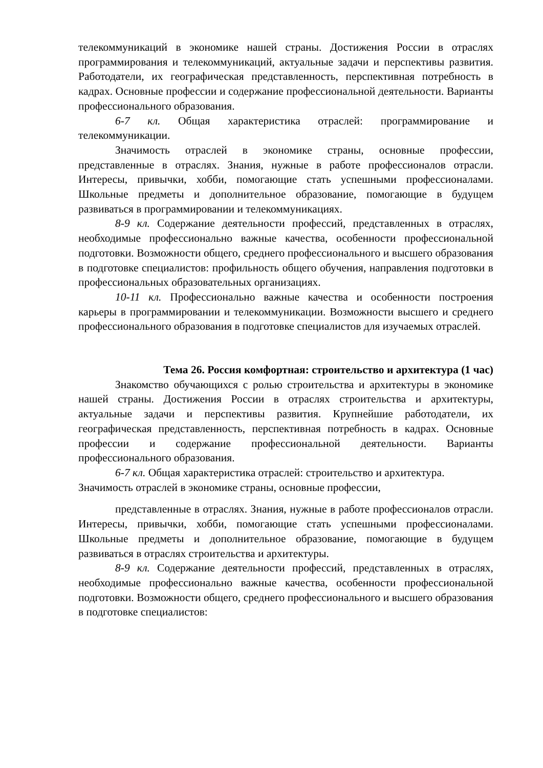телекоммуникаций в экономике нашей страны. Достижения России в отраслях программирования и телекоммуникаций, актуальные задачи и перспективы развития. Работодатели, их географическая представленность, перспективная потребность в кадрах. Основные профессии и содержание профессиональной деятельности. Варианты профессионального образования.
6-7 кл. Общая характеристика отраслей: программирование и телекоммуникации.
Значимость отраслей в экономике страны, основные профессии, представленные в отраслях. Знания, нужные в работе профессионалов отрасли. Интересы, привычки, хобби, помогающие стать успешными профессионалами. Школьные предметы и дополнительное образование, помогающие в будущем развиваться в программировании и телекоммуникациях.
8-9 кл. Содержание деятельности профессий, представленных в отраслях, необходимые профессионально важные качества, особенности профессиональной подготовки. Возможности общего, среднего профессионального и высшего образования в подготовке специалистов: профильность общего обучения, направления подготовки в профессиональных образовательных организациях.
10-11 кл. Профессионально важные качества и особенности построения карьеры в программировании и телекоммуникации. Возможности высшего и среднего профессионального образования в подготовке специалистов для изучаемых отраслей.
Тема 26. Россия комфортная: строительство и архитектура (1 час)
Знакомство обучающихся с ролью строительства и архитектуры в экономике нашей страны. Достижения России в отраслях строительства и архитектуры, актуальные задачи и перспективы развития. Крупнейшие работодатели, их географическая представленность, перспективная потребность в кадрах. Основные профессии и содержание профессиональной деятельности. Варианты профессионального образования.
6-7 кл. Общая характеристика отраслей: строительство и архитектура.
Значимость отраслей в экономике страны, основные профессии,
представленные в отраслях. Знания, нужные в работе профессионалов отрасли. Интересы, привычки, хобби, помогающие стать успешными профессионалами. Школьные предметы и дополнительное образование, помогающие в будущем развиваться в отраслях строительства и архитектуры.
8-9 кл. Содержание деятельности профессий, представленных в отраслях, необходимые профессионально важные качества, особенности профессиональной подготовки. Возможности общего, среднего профессионального и высшего образования в подготовке специалистов: